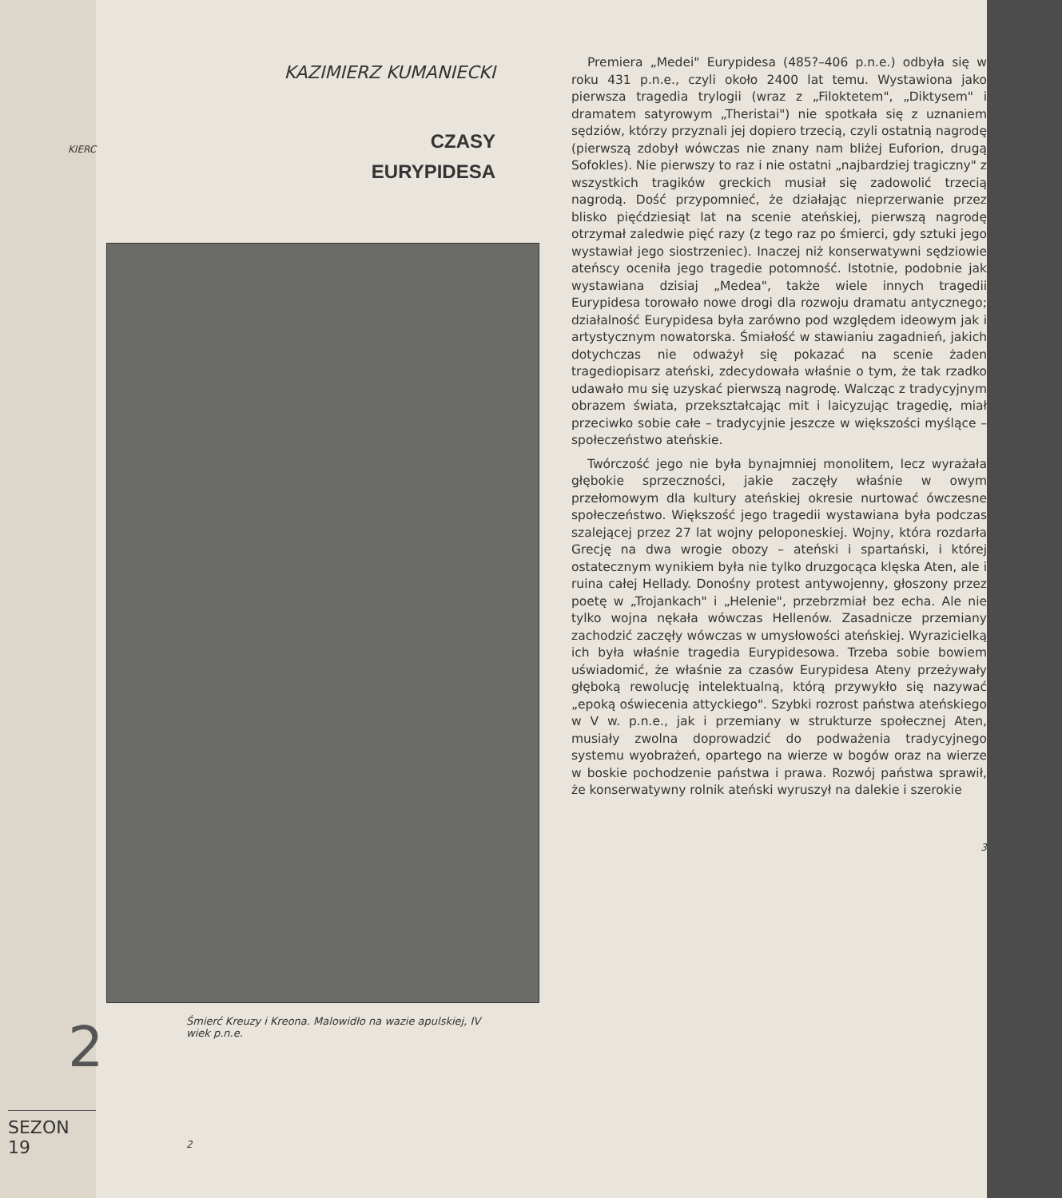KIERC
2
SEZON 19
KAZIMIERZ KUMANIECKI
CZASY
EURYPIDESA
Śmierć Kreuzy i Kreona. Malowidło na wazie apulskiej, IV wiek p.n.e.
2
Premiera „Medei" Eurypidesa (485?–406 p.n.e.) odbyła się w roku 431 p.n.e., czyli około 2400 lat temu. Wystawiona jako pierwsza tragedia trylogii (wraz z „Filoktetem", „Diktysem" i dramatem satyrowym „Theristai") nie spotkała się z uznaniem sędziów, którzy przyznali jej dopiero trzecią, czyli ostatnią nagrodę (pierwszą zdobył wówczas nie znany nam bliżej Euforion, drugą Sofokles). Nie pierwszy to raz i nie ostatni „najbardziej tragiczny" z wszystkich tragików greckich musiał się zadowolić trzecią nagrodą. Dość przypomnieć, że działając nieprzerwanie przez blisko pięćdziesiąt lat na scenie ateńskiej, pierwszą nagrodę otrzymał zaledwie pięć razy (z tego raz po śmierci, gdy sztuki jego wystawiał jego siostrzeniec). Inaczej niż konserwatywni sędziowie ateńscy oceniła jego tragedie potomność. Istotnie, podobnie jak wystawiana dzisiaj „Medea", także wiele innych tragedii Eurypidesa torowało nowe drogi dla rozwoju dramatu antycznego; działalność Eurypidesa była zarówno pod względem ideowym jak i artystycznym nowatorska. Śmiałość w stawianiu zagadnień, jakich dotychczas nie odważył się pokazać na scenie żaden tragediopisarz ateński, zdecydowała właśnie o tym, że tak rzadko udawało mu się uzyskać pierwszą nagrodę. Walcząc z tradycyjnym obrazem świata, przekształcając mit i laicyzując tragedię, miał przeciwko sobie całe – tradycyjnie jeszcze w większości myślące – społeczeństwo ateńskie.
Twórczość jego nie była bynajmniej monolitem, lecz wyrażała głębokie sprzeczności, jakie zaczęły właśnie w owym przełomowym dla kultury ateńskiej okresie nurtować ówczesne społeczeństwo. Większość jego tragedii wystawiana była podczas szalejącej przez 27 lat wojny peloponeskiej. Wojny, która rozdarła Grecję na dwa wrogie obozy – ateński i spartański, i której ostatecznym wynikiem była nie tylko druzgocąca klęska Aten, ale i ruina całej Hellady. Donośny protest antywojenny, głoszony przez poetę w „Trojankach" i „Helenie", przebrzmiał bez echa. Ale nie tylko wojna nękała wówczas Hellenów. Zasadnicze przemiany zachodzić zaczęły wówczas w umysłowości ateńskiej. Wyrazicielką ich była właśnie tragedia Eurypidesowa. Trzeba sobie bowiem uświadomić, że właśnie za czasów Eurypidesa Ateny przeżywały głęboką rewolucję intelektualną, którą przywykło się nazywać „epoką oświecenia attyckiego". Szybki rozrost państwa ateńskiego w V w. p.n.e., jak i przemiany w strukturze społecznej Aten, musiały zwolna doprowadzić do podważenia tradycyjnego systemu wyobrażeń, opartego na wierze w bogów oraz na wierze w boskie pochodzenie państwa i prawa. Rozwój państwa sprawił, że konserwatywny rolnik ateński wyruszył na dalekie i szerokie
3